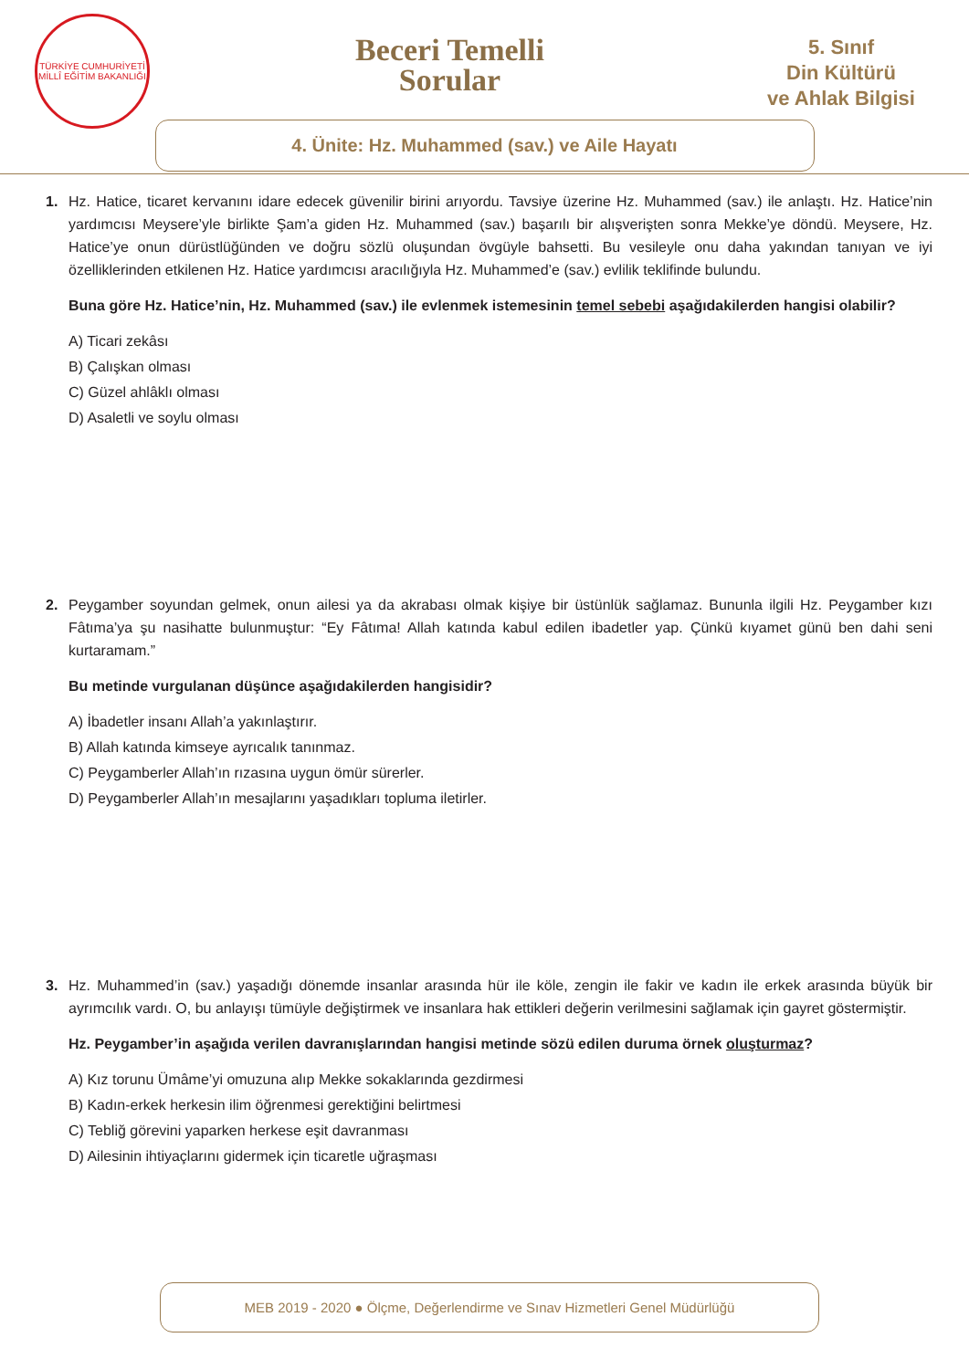TÜRKİYE CUMHURİYETİ MİLLÎ EĞİTİM BAKANLIĞI
Beceri Temelli
Sorular
5. Sınıf
Din Kültürü
ve Ahlak Bilgisi
4. Ünite: Hz. Muhammed (sav.) ve Aile Hayatı
1. Hz. Hatice, ticaret kervanını idare edecek güvenilir birini arıyordu. Tavsiye üzerine Hz. Muhammed (sav.) ile anlaştı. Hz. Hatice’nin yardımcısı Meysere’yle birlikte Şam’a giden Hz. Muhammed (sav.) başarılı bir alışverişten sonra Mekke’ye döndü. Meysere, Hz. Hatice’ye onun dürüstlüğünden ve doğru sözlü oluşundan övgüyle bahsetti. Bu vesileyle onu daha yakından tanıyan ve iyi özelliklerinden etkilenen Hz. Hatice yardımcısı aracılığıyla Hz. Muhammed’e (sav.) evlilik teklifinde bulundu.
Buna göre Hz. Hatice’nin, Hz. Muhammed (sav.) ile evlenmek istemesinin temel sebebi aşağıdakilerden hangisi olabilir?
A) Ticari zekâsı
B) Çalışkan olması
C) Güzel ahlâklı olması
D) Asaletli ve soylu olması
2. Peygamber soyundan gelmek, onun ailesi ya da akrabası olmak kişiye bir üstünlük sağlamaz. Bununla ilgili Hz. Peygamber kızı Fâtıma’ya şu nasihatte bulunmuştur: “Ey Fâtıma! Allah katında kabul edilen ibadetler yap. Çünkü kıyamet günü ben dahi seni kurtaramam.”
Bu metinde vurgulanan düşünce aşağıdakilerden hangisidir?
A) İbadetler insanı Allah’a yakınlaştırır.
B) Allah katında kimseye ayrıcalık tanınmaz.
C) Peygamberler Allah’ın rızasına uygun ömür sürerler.
D) Peygamberler Allah’ın mesajlarını yaşadıkları topluma iletirler.
3. Hz. Muhammed’in (sav.) yaşadığı dönemde insanlar arasında hür ile köle, zengin ile fakir ve kadın ile erkek arasında büyük bir ayrımcılık vardı. O, bu anlayışı tümüyle değiştirmek ve insanlara hak ettikleri değerin verilmesini sağlamak için gayret göstermiştir.
Hz. Peygamber’in aşağıda verilen davranışlarından hangisi metinde sözü edilen duruma örnek oluşturmaz?
A) Kız torunu Ümâme’yi omuzuna alıp Mekke sokaklarında gezdirmesi
B) Kadın-erkek herkesin ilim öğrenmesi gerektiğini belirtmesi
C) Tebliğ görevini yaparken herkese eşit davranması
D) Ailesinin ihtiyaçlarını gidermek için ticaretle uğraşması
MEB 2019 - 2020 ● Ölçme, Değerlendirme ve Sınav Hizmetleri Genel Müdürlüğü